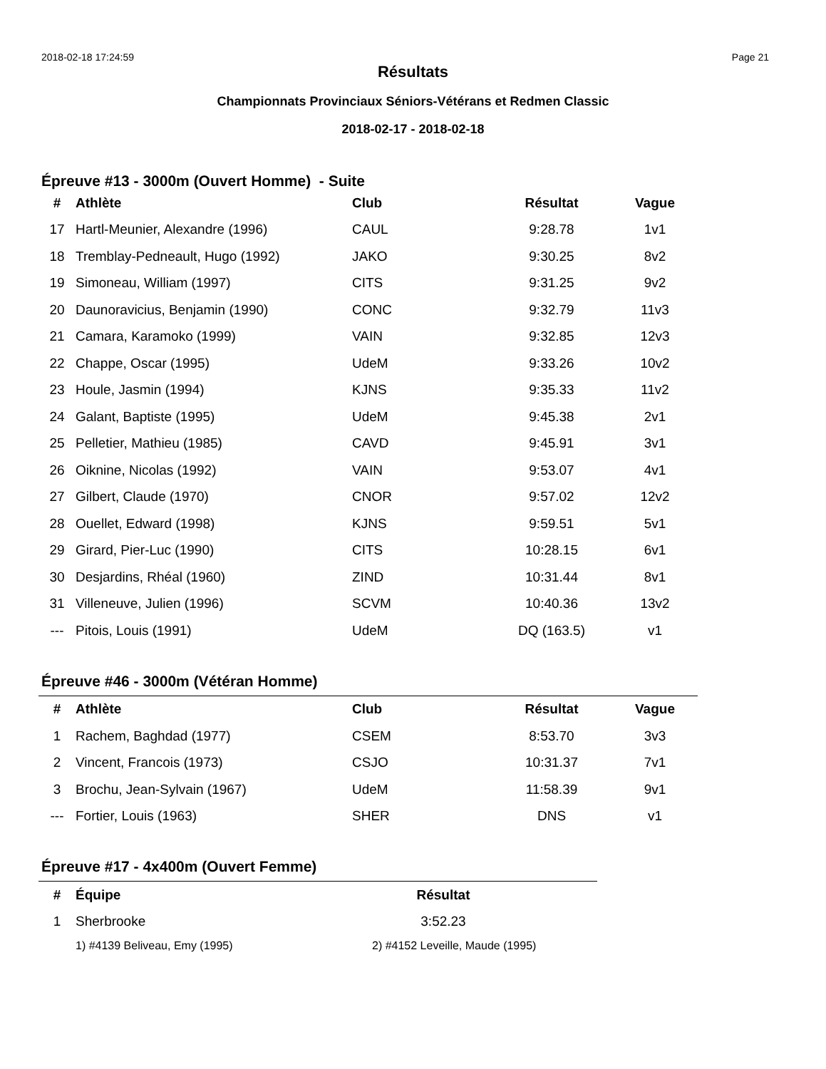2018-02-18 17:24:59 Page 21
Résultats
Championnats Provinciaux Séniors-Vétérans et Redmen Classic
2018-02-17 - 2018-02-18
Épreuve #13 - 3000m (Ouvert Homme) - Suite
| # | Athlète | Club | Résultat | Vague |
| --- | --- | --- | --- | --- |
| 17 | Hartl-Meunier, Alexandre (1996) | CAUL | 9:28.78 | 1v1 |
| 18 | Tremblay-Pedneault, Hugo (1992) | JAKO | 9:30.25 | 8v2 |
| 19 | Simoneau, William (1997) | CITS | 9:31.25 | 9v2 |
| 20 | Daunoravicius, Benjamin (1990) | CONC | 9:32.79 | 11v3 |
| 21 | Camara, Karamoko (1999) | VAIN | 9:32.85 | 12v3 |
| 22 | Chappe, Oscar (1995) | UdeM | 9:33.26 | 10v2 |
| 23 | Houle, Jasmin (1994) | KJNS | 9:35.33 | 11v2 |
| 24 | Galant, Baptiste (1995) | UdeM | 9:45.38 | 2v1 |
| 25 | Pelletier, Mathieu (1985) | CAVD | 9:45.91 | 3v1 |
| 26 | Oiknine, Nicolas (1992) | VAIN | 9:53.07 | 4v1 |
| 27 | Gilbert, Claude (1970) | CNOR | 9:57.02 | 12v2 |
| 28 | Ouellet, Edward (1998) | KJNS | 9:59.51 | 5v1 |
| 29 | Girard, Pier-Luc (1990) | CITS | 10:28.15 | 6v1 |
| 30 | Desjardins, Rhéal (1960) | ZIND | 10:31.44 | 8v1 |
| 31 | Villeneuve, Julien (1996) | SCVM | 10:40.36 | 13v2 |
| --- | Pitois, Louis (1991) | UdeM | DQ (163.5) | v1 |
Épreuve #46 - 3000m (Vétéran Homme)
| # | Athlète | Club | Résultat | Vague |
| --- | --- | --- | --- | --- |
| 1 | Rachem, Baghdad (1977) | CSEM | 8:53.70 | 3v3 |
| 2 | Vincent, Francois (1973) | CSJO | 10:31.37 | 7v1 |
| 3 | Brochu, Jean-Sylvain (1967) | UdeM | 11:58.39 | 9v1 |
| --- | Fortier, Louis (1963) | SHER | DNS | v1 |
Épreuve #17 - 4x400m (Ouvert Femme)
| # | Équipe | Résultat | |
| --- | --- | --- | --- |
| 1 | Sherbrooke | 3:52.23 | |
| | 1) #4139 Beliveau, Emy (1995) | 2) #4152 Leveille, Maude (1995) | |